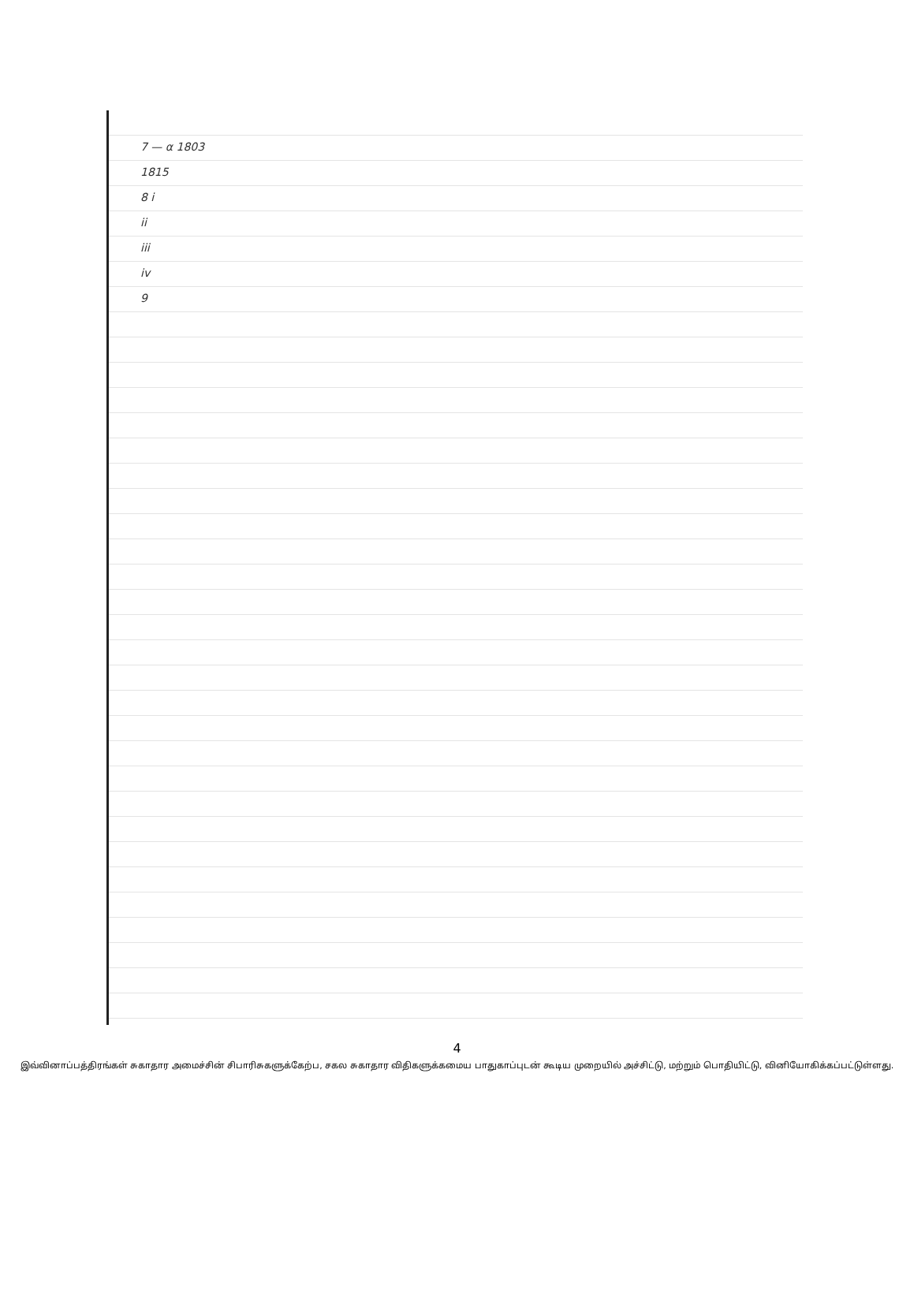7 — α 1803
1815
8 i
ii
iii
iv
9
4
இவ்வினாப்பத்திரங்கள் சுகாதார அமைச்சின் சிபாரிசுகளுக்கேற்ப, சகல சுகாதார விதிகளுக்கமைய பாதுகாப்புடன் கூடிய முறையில் அச்சிட்டு, மற்றும் பொதியிட்டு, வினியோகிக்கப்பட்டுள்ளது.